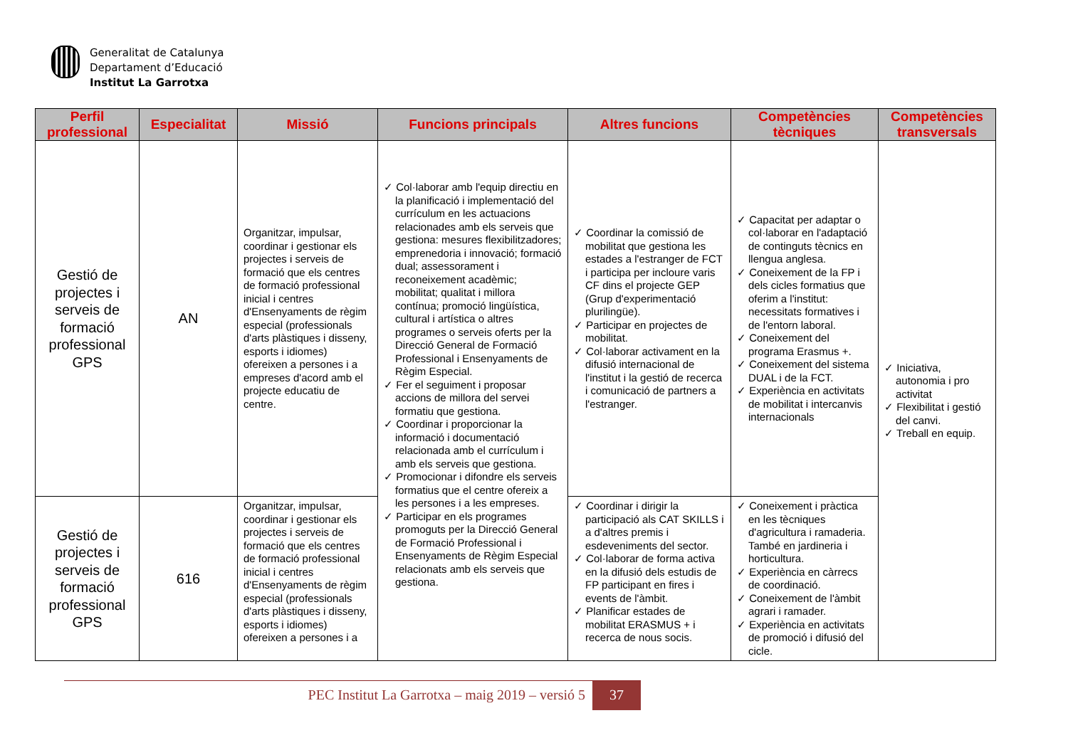Generalitat de Catalunya
Departament d’Educació
Institut La Garrotxa
| Perfil professional | Especialitat | Missió | Funcions principals | Altres funcions | Competències tècniques | Competències transversals |
| --- | --- | --- | --- | --- | --- | --- |
| Gestió de projectes i serveis de formació professional GPS | AN | Organitzar, impulsar, coordinar i gestionar els projectes i serveis de formació que els centres de formació professional inicial i centres d'Ensenyaments de règim especial (professionals d'arts plàstiques i disseny, esports i idiomes) ofereixen a persones i a empreses d'acord amb el projecte educatiu de centre. | ✓ Col·laborar amb l'equip directiu en la planificació i implementació del currículum en les actuacions relacionades amb els serveis que gestiona: mesures flexibilitzadores; emprenedoria i innovació; formació dual; assessorament i reconeixement acadèmic; mobilitat; qualitat i millora contínua; promoció lingüística, cultural i artística o altres programes o serveis oferts per la Direcció General de Formació Professional i Ensenyaments de Règim Especial. ✓ Fer el seguiment i proposar accions de millora del servei formatiu que gestiona. ✓ Coordinar i proporcionar la informació i documentació relacionada amb el currículum i amb els serveis que gestiona. ✓ Promocionar i difondre els serveis formatius que el centre ofereix a les persones i a les empreses. ✓ Participar en els programes promoguts per la Direcció General de Formació Professional i Ensenyaments de Règim Especial relacionats amb els serveis que gestiona. | ✓ Coordinar la comissió de mobilitat que gestiona les estades a l'estranger de FCT i participa per incloure varis CF dins el projecte GEP (Grup d'experimentació plurilingüe). ✓ Participar en projectes de mobilitat. ✓ Col·laborar activament en la difusió internacional de l'institut i la gestió de recerca i comunicació de partners a l'estranger. | ✓ Capacitat per adaptar o col·laborar en l'adaptació de continguts tècnics en llengua anglesa. ✓ Coneixement de la FP i dels cicles formatius que oferim a l'institut: necessitats formatives i de l'entorn laboral. ✓ Coneixement del programa Erasmus +. ✓ Coneixement del sistema DUAL i de la FCT. ✓ Experiència en activitats de mobilitat i intercanvis internacionals | ✓ Iniciativa, autonomia i pro activitat ✓ Flexibilitat i gestió del canvi. ✓ Treball en equip. |
| Gestió de projectes i serveis de formació professional GPS | 616 | Organitzar, impulsar, coordinar i gestionar els projectes i serveis de formació que els centres de formació professional inicial i centres d'Ensenyaments de règim especial (professionals d'arts plàstiques i disseny, esports i idiomes) ofereixen a persones i a | | ✓ Coordinar i dirigir la participació als CAT SKILLS i a d'altres premis i esdeveniments del sector. ✓ Col·laborar de forma activa en la difusió dels estudis de FP participant en fires i events de l'àmbit. ✓ Planificar estades de mobilitat ERASMUS + i recerca de nous socis. | ✓ Coneixement i pràctica en les tècniques d'agricultura i ramaderia. També en jardineria i horticultura. ✓ Experiència en càrrecs de coordinació. ✓ Coneixement de l'àmbit agrari i ramader. ✓ Experiència en activitats de promoció i difusió del cicle. | |
PEC Institut La Garrotxa – maig 2019 – versió 5 37